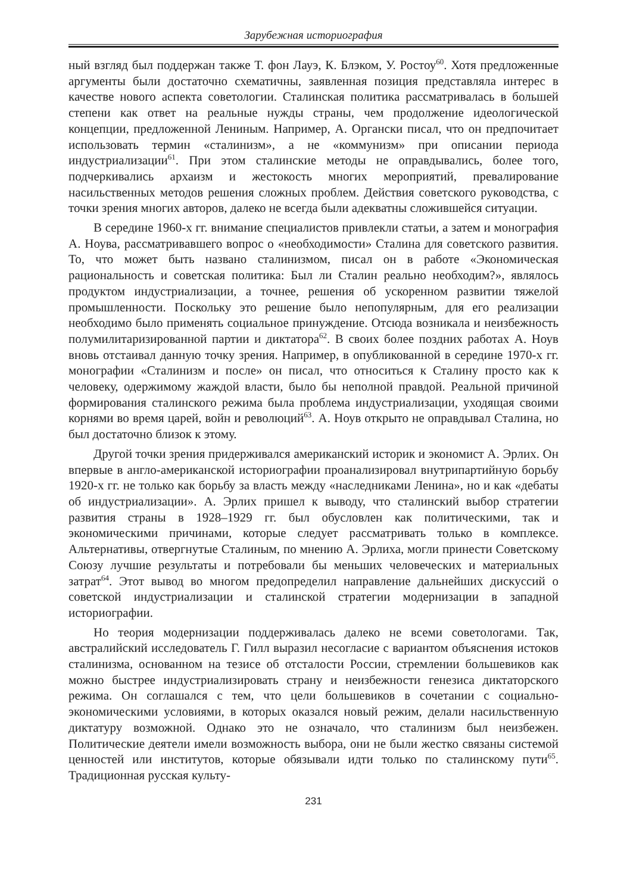Зарубежная историография
ный взгляд был поддержан также Т. фон Лауэ, К. Блэком, У. Ростоу<sup>60</sup>. Хотя предложенные аргументы были достаточно схематичны, заявленная позиция представляла интерес в качестве нового аспекта советологии. Сталинская политика рассматривалась в большей степени как ответ на реальные нужды страны, чем продолжение идеологической концепции, предложенной Лениным. Например, А. Органски писал, что он предпочитает использовать термин «сталинизм», а не «коммунизм» при описании периода индустриализации<sup>61</sup>. При этом сталинские методы не оправдывались, более того, подчеркивались архаизм и жестокость многих мероприятий, превалирование насильственных методов решения сложных проблем. Действия советского руководства, с точки зрения многих авторов, далеко не всегда были адекватны сложившейся ситуации.
В середине 1960-х гг. внимание специалистов привлекли статьи, а затем и монография А. Ноува, рассматривавшего вопрос о «необходимости» Сталина для советского развития. То, что может быть названо сталинизмом, писал он в работе «Экономическая рациональность и советская политика: Был ли Сталин реально необходим?», являлось продуктом индустриализации, а точнее, решения об ускоренном развитии тяжелой промышленности. Поскольку это решение было непопулярным, для его реализации необходимо было применять социальное принуждение. Отсюда возникала и неизбежность полумилитаризированной партии и диктатора<sup>62</sup>. В своих более поздних работах А. Ноув вновь отстаивал данную точку зрения. Например, в опубликованной в середине 1970-х гг. монографии «Сталинизм и после» он писал, что относиться к Сталину просто как к человеку, одержимому жаждой власти, было бы неполной правдой. Реальной причиной формирования сталинского режима была проблема индустриализации, уходящая своими корнями во время царей, войн и революций<sup>63</sup>. А. Ноув открыто не оправдывал Сталина, но был достаточно близок к этому.
Другой точки зрения придерживался американский историк и экономист А. Эрлих. Он впервые в англо-американской историографии проанализировал внутрипартийную борьбу 1920-х гг. не только как борьбу за власть между «наследниками Ленина», но и как «дебаты об индустриализации». А. Эрлих пришел к выводу, что сталинский выбор стратегии развития страны в 1928–1929 гг. был обусловлен как политическими, так и экономическими причинами, которые следует рассматривать только в комплексе. Альтернативы, отвергнутые Сталиным, по мнению А. Эрлиха, могли принести Советскому Союзу лучшие результаты и потребовали бы меньших человеческих и материальных затрат<sup>64</sup>. Этот вывод во многом предопределил направление дальнейших дискуссий о советской индустриализации и сталинской стратегии модернизации в западной историографии.
Но теория модернизации поддерживалась далеко не всеми советологами. Так, австралийский исследователь Г. Гилл выразил несогласие с вариантом объяснения истоков сталинизма, основанном на тезисе об отсталости России, стремлении большевиков как можно быстрее индустриализировать страну и неизбежности генезиса диктаторского режима. Он соглашался с тем, что цели большевиков в сочетании с социально-экономическими условиями, в которых оказался новый режим, делали насильственную диктатуру возможной. Однако это не означало, что сталинизм был неизбежен. Политические деятели имели возможность выбора, они не были жестко связаны системой ценностей или институтов, которые обязывали идти только по сталинскому пути<sup>65</sup>. Традиционная русская культу-
231